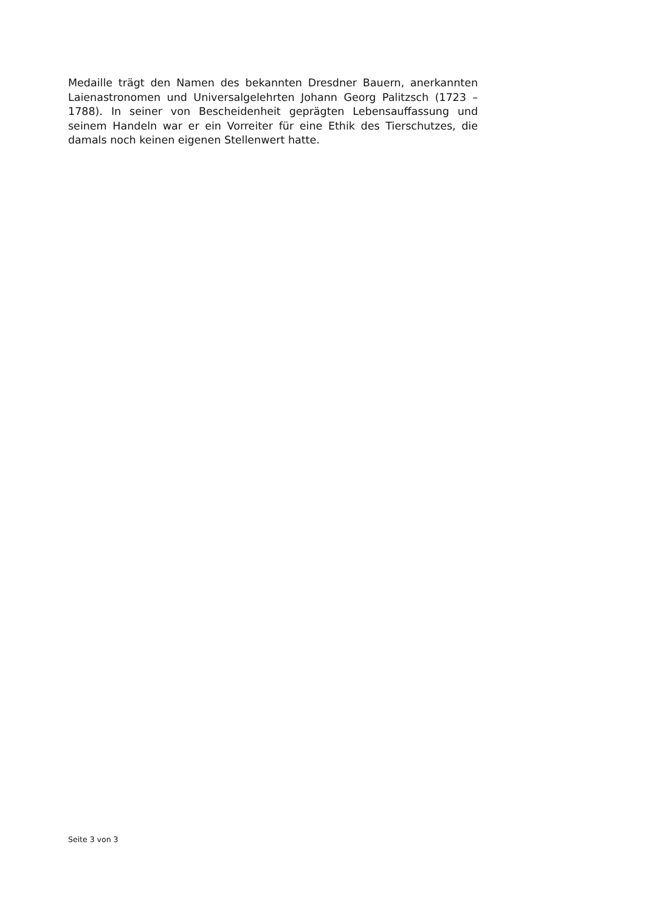Medaille trägt den Namen des bekannten Dresdner Bauern, anerkannten Laienastronomen und Universalgelehrten Johann Georg Palitzsch (1723 – 1788). In seiner von Bescheidenheit geprägten Lebensauffassung und seinem Handeln war er ein Vorreiter für eine Ethik des Tierschutzes, die damals noch keinen eigenen Stellenwert hatte.
Seite 3 von 3